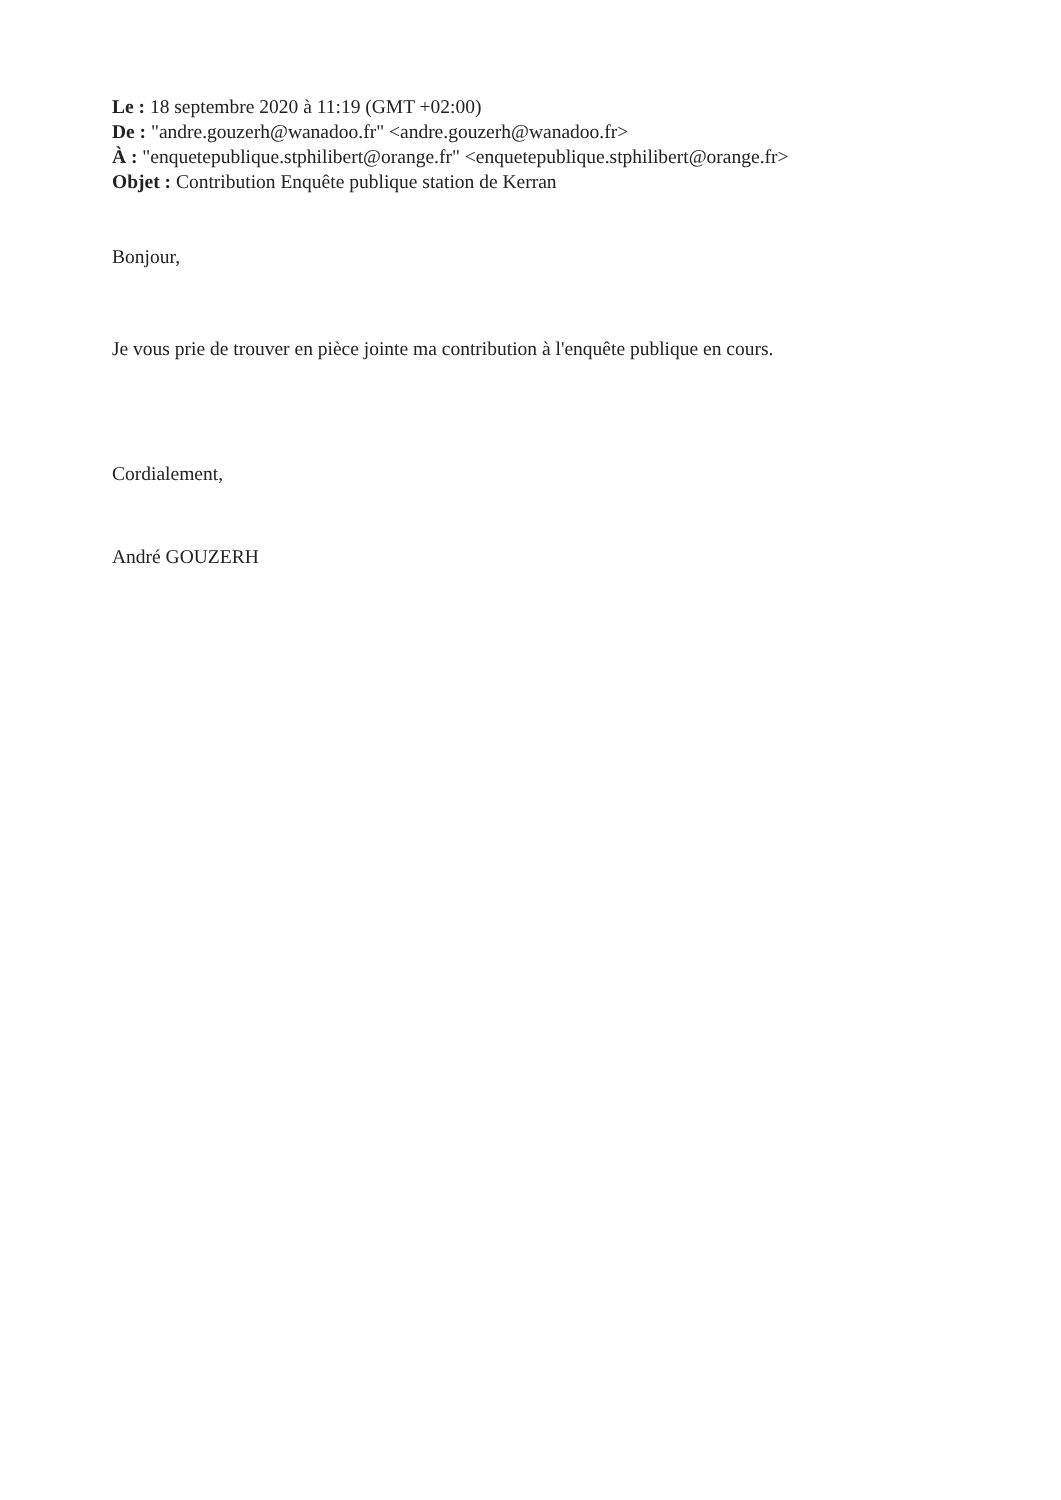Le : 18 septembre 2020 à 11:19 (GMT +02:00)
De : "andre.gouzerh@wanadoo.fr" <andre.gouzerh@wanadoo.fr>
À : "enquetepublique.stphilibert@orange.fr" <enquetepublique.stphilibert@orange.fr>
Objet : Contribution Enquête publique station de Kerran
Bonjour,
Je vous prie de trouver en pièce jointe ma contribution à l'enquête publique en cours.
Cordialement,
André GOUZERH